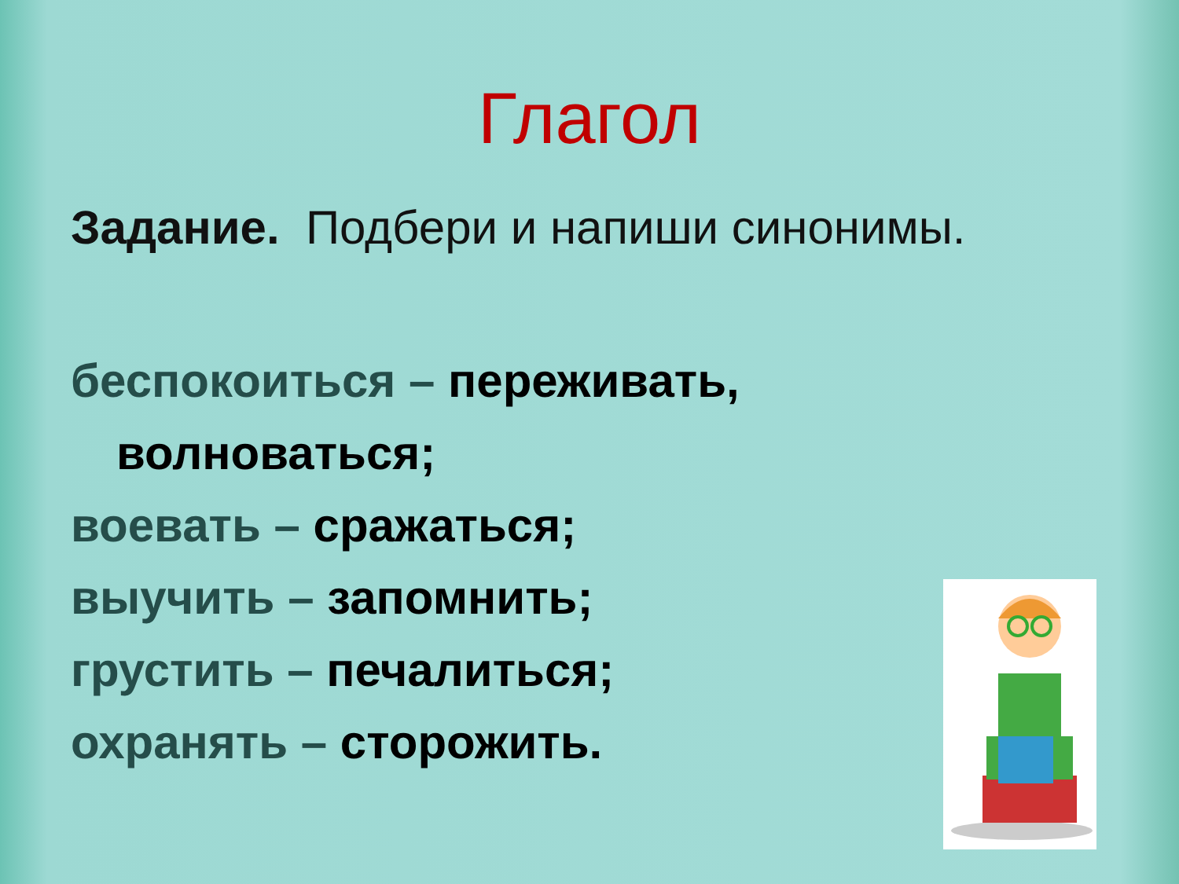Глагол
Задание. Подбери и напиши синонимы.
беспокоиться – переживать,
волноваться;
воевать – сражаться;
выучить – запомнить;
грустить – печалиться;
охранять – сторожить.